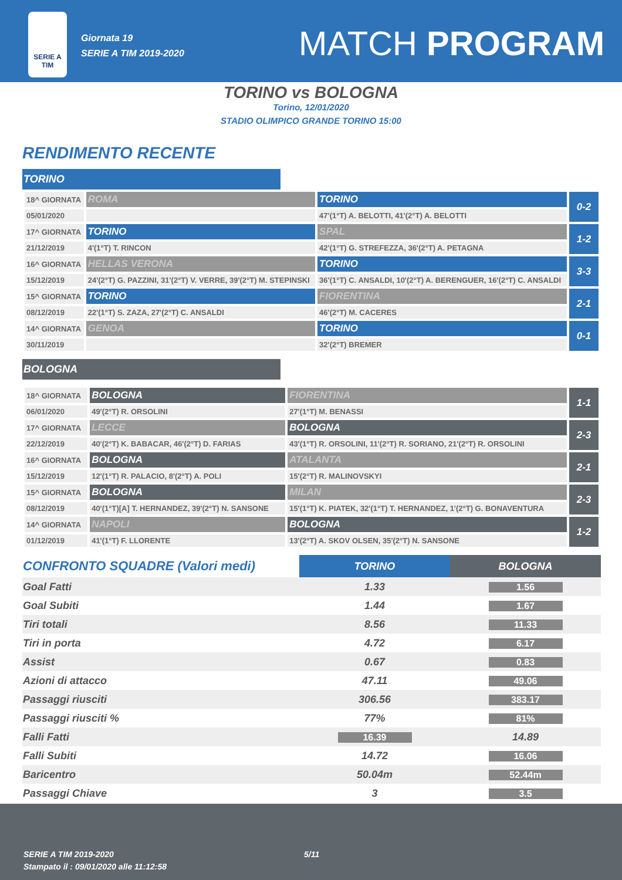SERIE A
TIM
Giornata 19
SERIE A TIM 2019-2020
MATCH PROGRAM
TORINO vs BOLOGNA
Torino, 12/01/2020
STADIO OLIMPICO GRANDE TORINO 15:00
RENDIMENTO RECENTE
TORINO
| 18^ GIORNATA | ROMA | TORINO | 0-2 |
| 05/01/2020 | | 47'(1°T) A. BELOTTI, 41'(2°T) A. BELOTTI | |
| 17^ GIORNATA | TORINO | SPAL | 1-2 |
| 21/12/2019 | 4'(1°T) T. RINCON | 42'(1°T) G. STREFEZZA, 36'(2°T) A. PETAGNA | |
| 16^ GIORNATA | HELLAS VERONA | TORINO | 3-3 |
| 15/12/2019 | 24'(2°T) G. PAZZINI, 31'(2°T) V. VERRE, 39'(2°T) M. STEPINSKI | 36'(1°T) C. ANSALDI, 10'(2°T) A. BERENGUER, 16'(2°T) C. ANSALDI | |
| 15^ GIORNATA | TORINO | FIORENTINA | 2-1 |
| 08/12/2019 | 22'(1°T) S. ZAZA, 27'(2°T) C. ANSALDI | 46'(2°T) M. CACERES | |
| 14^ GIORNATA | GENOA | TORINO | 0-1 |
| 30/11/2019 | | 32'(2°T) BREMER | |
BOLOGNA
| 18^ GIORNATA | BOLOGNA | FIORENTINA | 1-1 |
| 06/01/2020 | 49'(2°T) R. ORSOLINI | 27'(1°T) M. BENASSI | |
| 17^ GIORNATA | LECCE | BOLOGNA | 2-3 |
| 22/12/2019 | 40'(2°T) K. BABACAR, 46'(2°T) D. FARIAS | 43'(1°T) R. ORSOLINI, 11'(2°T) R. SORIANO, 21'(2°T) R. ORSOLINI | |
| 16^ GIORNATA | BOLOGNA | ATALANTA | 2-1 |
| 15/12/2019 | 12'(1°T) R. PALACIO, 8'(2°T) A. POLI | 15'(2°T) R. MALINOVSKYI | |
| 15^ GIORNATA | BOLOGNA | MILAN | 2-3 |
| 08/12/2019 | 40'(1°T)[A] T. HERNANDEZ, 39'(2°T) N. SANSONE | 15'(1°T) K. PIATEK, 32'(1°T) T. HERNANDEZ, 1'(2°T) G. BONAVENTURA | |
| 14^ GIORNATA | NAPOLI | BOLOGNA | 1-2 |
| 01/12/2019 | 41'(1°T) F. LLORENTE | 13'(2°T) A. SKOV OLSEN, 35'(2°T) N. SANSONE | |
| CONFRONTO SQUADRE (Valori medi) | TORINO | BOLOGNA |
| Goal Fatti | 1.33 | 1.56 |
| Goal Subiti | 1.44 | 1.67 |
| Tiri totali | 8.56 | 11.33 |
| Tiri in porta | 4.72 | 6.17 |
| Assist | 0.67 | 0.83 |
| Azioni di attacco | 47.11 | 49.06 |
| Passaggi riusciti | 306.56 | 383.17 |
| Passaggi riusciti % | 77% | 81% |
| Falli Fatti | 16.39 | 14.89 |
| Falli Subiti | 14.72 | 16.06 |
| Baricentro | 50.04m | 52.44m |
| Passaggi Chiave | 3 | 3.5 |
SERIE A TIM 2019-2020
Stampato il : 09/01/2020 alle 11:12:58
5/11